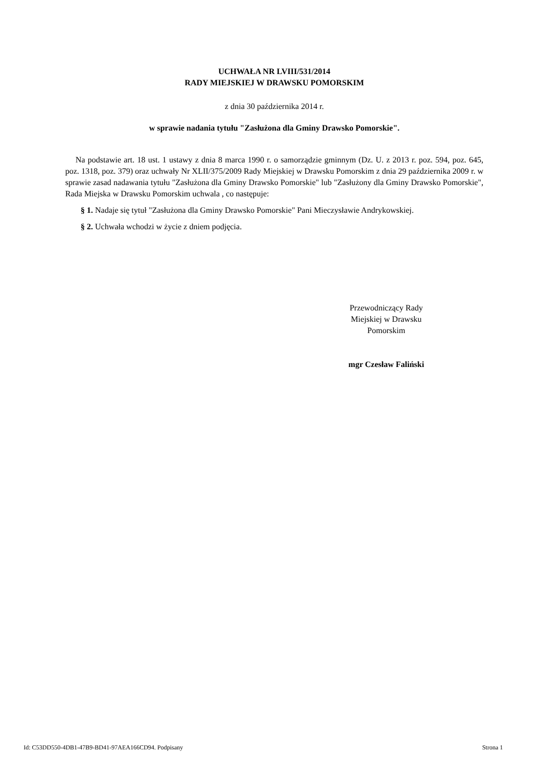UCHWAŁA NR LVIII/531/2014
RADY MIEJSKIEJ W DRAWSKU POMORSKIM
z dnia 30 października 2014 r.
w sprawie nadania tytułu "Zasłużona dla Gminy Drawsko Pomorskie".
Na podstawie art. 18 ust. 1 ustawy z dnia 8 marca 1990 r. o samorządzie gminnym (Dz. U. z 2013 r. poz. 594, poz. 645, poz. 1318, poz. 379) oraz uchwały Nr XLII/375/2009 Rady Miejskiej w Drawsku Pomorskim z dnia 29 października 2009 r. w sprawie zasad nadawania tytułu "Zasłużona dla Gminy Drawsko Pomorskie" lub "Zasłużony dla Gminy Drawsko Pomorskie", Rada Miejska w Drawsku Pomorskim uchwala , co następuje:
§ 1. Nadaje się tytuł "Zasłużona dla Gminy Drawsko Pomorskie" Pani Mieczysławie Andrykowskiej.
§ 2. Uchwała wchodzi w życie z dniem podjęcia.
Przewodniczący Rady
Miejskiej w Drawsku
Pomorskim
mgr Czesław Faliński
Id: C53DD550-4DB1-47B9-BD41-97AEA166CD94. Podpisany Strona 1